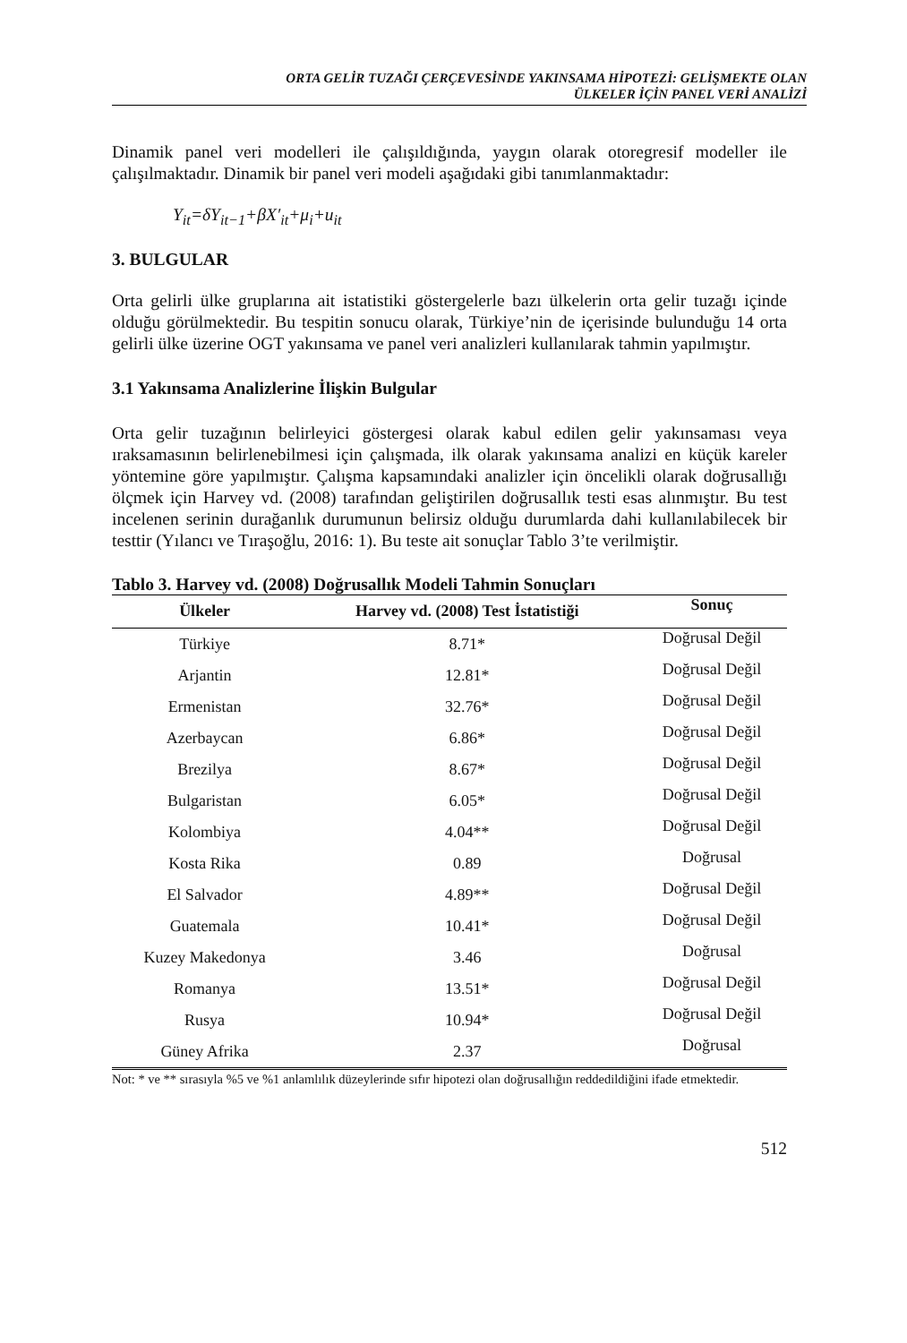ORTA GELİR TUZAĞI ÇERÇEVESİNDE YAKINSAMA HİPOTEZİ: GELİŞMEKTE OLAN
ÜLKELER İÇİN PANEL VERİ ANALİZİ
Dinamik panel veri modelleri ile çalışıldığında, yaygın olarak otoregresif modeller ile çalışılmaktadır. Dinamik bir panel veri modeli aşağıdaki gibi tanımlanmaktadır:
Y<sub>it</sub>=δY<sub>it−1</sub>+βX′<sub>it</sub>+μ<sub>i</sub>+u<sub>it</sub>
3. BULGULAR
Orta gelirli ülke gruplarına ait istatistiki göstergelerle bazı ülkelerin orta gelir tuzağı içinde olduğu görülmektedir. Bu tespitin sonucu olarak, Türkiye’nin de içerisinde bulunduğu 14 orta gelirli ülke üzerine OGT yakınsama ve panel veri analizleri kullanılarak tahmin yapılmıştır.
3.1 Yakınsama Analizlerine İlişkin Bulgular
Orta gelir tuzağının belirleyici göstergesi olarak kabul edilen gelir yakınsaması veya ıraksamasının belirlenebilmesi için çalışmada, ilk olarak yakınsama analizi en küçük kareler yöntemine göre yapılmıştır. Çalışma kapsamındaki analizler için öncelikli olarak doğrusallığı ölçmek için Harvey vd. (2008) tarafından geliştirilen doğrusallık testi esas alınmıştır. Bu test incelenen serinin durağanlık durumunun belirsiz olduğu durumlarda dahi kullanılabilecek bir testtir (Yılancı ve Tıraşoğlu, 2016: 1). Bu teste ait sonuçlar Tablo 3’te verilmiştir.
Tablo 3. Harvey vd. (2008) Doğrusallık Modeli Tahmin Sonuçları
| Ülkeler | Harvey vd. (2008) Test İstatistiği | Sonuç |
| --- | --- | --- |
| Türkiye | 8.71* | Doğrusal Değil |
| Arjantin | 12.81* | Doğrusal Değil |
| Ermenistan | 32.76* | Doğrusal Değil |
| Azerbaycan | 6.86* | Doğrusal Değil |
| Brezilya | 8.67* | Doğrusal Değil |
| Bulgaristan | 6.05* | Doğrusal Değil |
| Kolombiya | 4.04** | Doğrusal Değil |
| Kosta Rika | 0.89 | Doğrusal |
| El Salvador | 4.89** | Doğrusal Değil |
| Guatemala | 10.41* | Doğrusal Değil |
| Kuzey Makedonya | 3.46 | Doğrusal |
| Romanya | 13.51* | Doğrusal Değil |
| Rusya | 10.94* | Doğrusal Değil |
| Güney Afrika | 2.37 | Doğrusal |
Not: * ve ** sırasıyla %5 ve %1 anlamlılık düzeylerinde sıfır hipotezi olan doğrusallığın reddedildiğini ifade etmektedir.
512